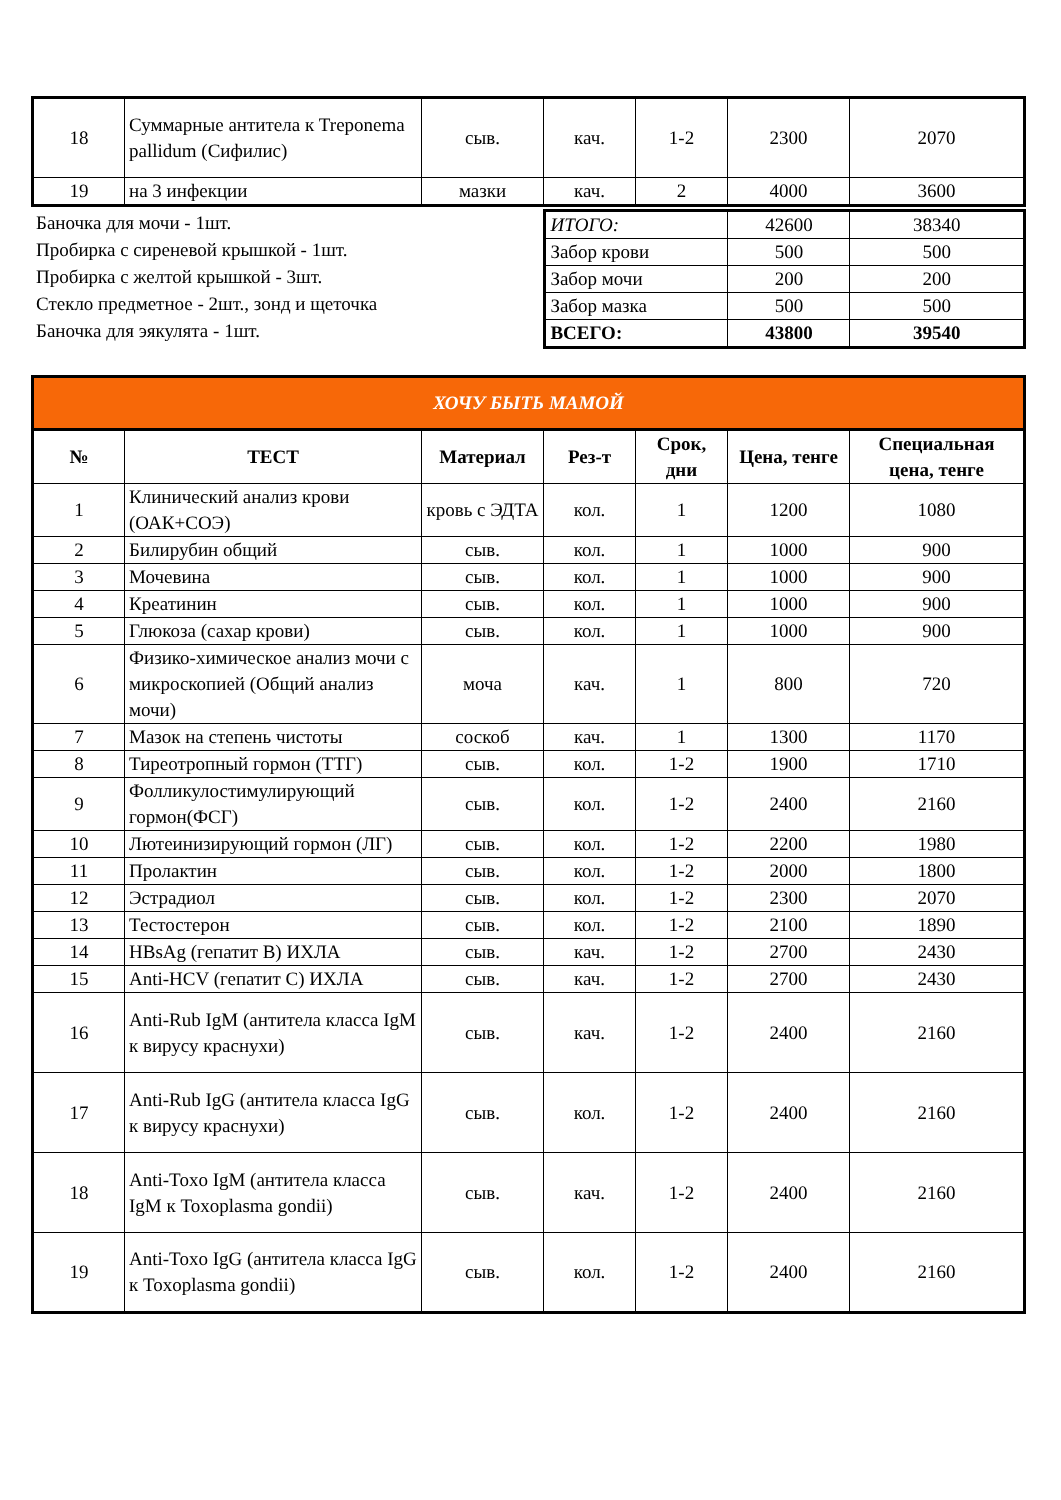| 18 | Суммарные антитела к Treponema pallidum (Сифилис) | сыв. | кач. | 1-2 | 2300 | 2070 |
| 19 | на 3 инфекции | мазки | кач. | 2 | 4000 | 3600 |
Баночка для мочи - 1шт.
Пробирка с сиреневой крышкой - 1шт.
Пробирка с желтой крышкой - 3шт.
Стекло предметное - 2шт., зонд и щеточка
Баночка для эякулята - 1шт.
| ИТОГО: | 42600 | 38340 |
| Забор крови | 500 | 500 |
| Забор мочи | 200 | 200 |
| Забор мазка | 500 | 500 |
| ВСЕГО: | 43800 | 39540 |
| ХОЧУ БЫТЬ МАМОЙ | | | | | | |
| --- | --- | --- | --- | --- | --- | --- |
| № | ТЕСТ | Материал | Рез-т | Срок, дни | Цена, тенге | Специальная цена, тенге |
| 1 | Клинический анализ крови (ОАК+СОЭ) | кровь с ЭДТА | кол. | 1 | 1200 | 1080 |
| 2 | Билирубин общий | сыв. | кол. | 1 | 1000 | 900 |
| 3 | Мочевина | сыв. | кол. | 1 | 1000 | 900 |
| 4 | Креатинин | сыв. | кол. | 1 | 1000 | 900 |
| 5 | Глюкоза (сахар крови) | сыв. | кол. | 1 | 1000 | 900 |
| 6 | Физико-химическое анализ мочи с микроскопией (Общий анализ мочи) | моча | кач. | 1 | 800 | 720 |
| 7 | Мазок на степень чистоты | соскоб | кач. | 1 | 1300 | 1170 |
| 8 | Тиреотропный гормон (ТТГ) | сыв. | кол. | 1-2 | 1900 | 1710 |
| 9 | Фолликулостимулирующий гормон(ФСГ) | сыв. | кол. | 1-2 | 2400 | 2160 |
| 10 | Лютеинизирующий гормон (ЛГ) | сыв. | кол. | 1-2 | 2200 | 1980 |
| 11 | Пролактин | сыв. | кол. | 1-2 | 2000 | 1800 |
| 12 | Эстрадиол | сыв. | кол. | 1-2 | 2300 | 2070 |
| 13 | Тестостерон | сыв. | кол. | 1-2 | 2100 | 1890 |
| 14 | HBsAg (гепатит B) ИХЛА | сыв. | кач. | 1-2 | 2700 | 2430 |
| 15 | Anti-HCV (гепатит C) ИХЛА | сыв. | кач. | 1-2 | 2700 | 2430 |
| 16 | Anti-Rub IgM (антитела класса IgM к вирусу краснухи) | сыв. | кач. | 1-2 | 2400 | 2160 |
| 17 | Anti-Rub IgG (антитела класса IgG к вирусу краснухи) | сыв. | кол. | 1-2 | 2400 | 2160 |
| 18 | Anti-Toxo IgM (антитела класса IgM к Toxoplasma gondii) | сыв. | кач. | 1-2 | 2400 | 2160 |
| 19 | Anti-Toxo IgG (антитела класса IgG к Toxoplasma gondii) | сыв. | кол. | 1-2 | 2400 | 2160 |